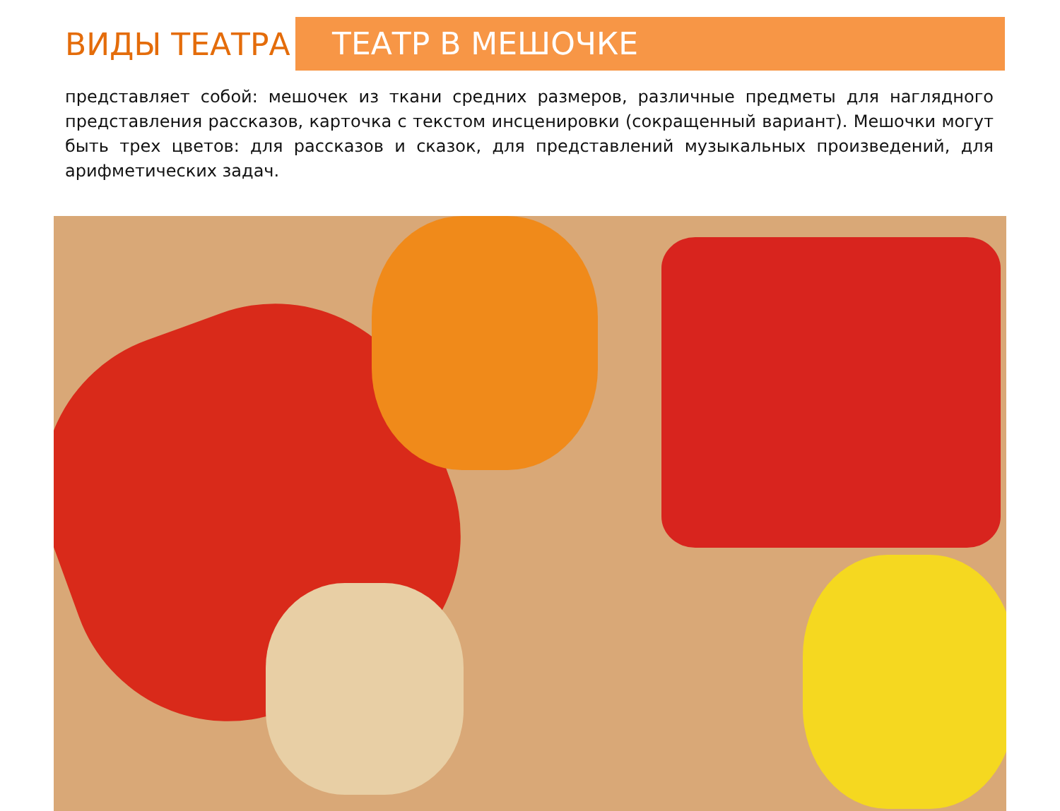ВИДЫ ТЕАТРА
ТЕАТР В МЕШОЧКЕ
представляет собой: мешочек из ткани средних размеров, различные предметы для наглядного представления рассказов, карточка с текстом инсценировки (сокращенный вариант). Мешочки могут быть трех цветов: для рассказов и сказок, для представлений музыкальных произведений, для арифметических задач.